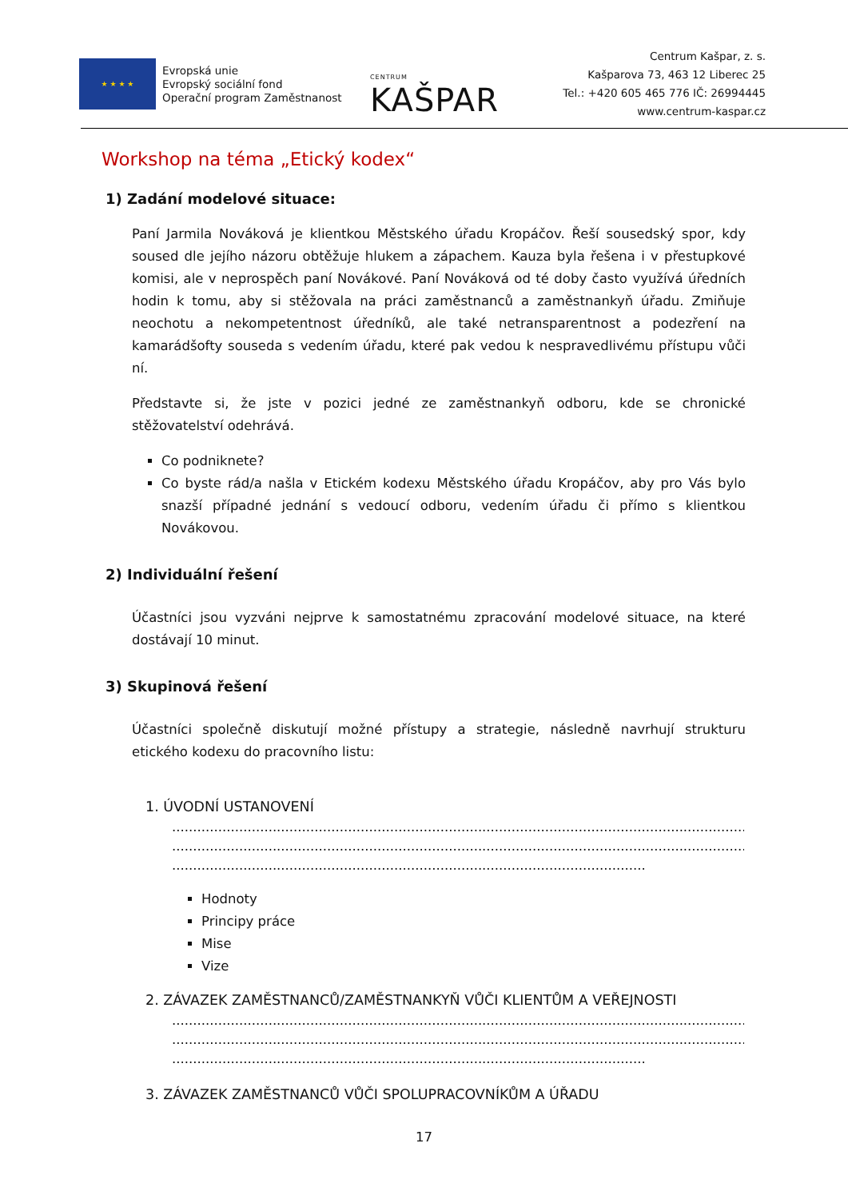★ ★ ★ ★
Evropská unie
Evropský sociální fond
Operační program Zaměstnanost
CENTRUM KAŠPAR
Centrum Kašpar, z. s.
Kašparova 73, 463 12 Liberec 25
Tel.: +420 605 465 776 IČ: 26994445
www.centrum-kaspar.cz
Workshop na téma „Etický kodex“
1) Zadání modelové situace:
Paní Jarmila Nováková je klientkou Městského úřadu Kropáčov. Řeší sousedský spor, kdy soused dle jejího názoru obtěžuje hlukem a zápachem. Kauza byla řešena i v přestupkové komisi, ale v neprospěch paní Novákové. Paní Nováková od té doby často využívá úředních hodin k tomu, aby si stěžovala na práci zaměstnanců a zaměstnankyň úřadu. Zmiňuje neochotu a nekompetentnost úředníků, ale také netransparentnost a podezření na kamarádšofty souseda s vedením úřadu, které pak vedou k nespravedlivému přístupu vůči ní.
Představte si, že jste v pozici jedné ze zaměstnankyň odboru, kde se chronické stěžovatelství odehrává.
Co podniknete?
Co byste rád/a našla v Etickém kodexu Městského úřadu Kropáčov, aby pro Vás bylo snazší případné jednání s vedoucí odboru, vedením úřadu či přímo s klientkou Novákovou.
2) Individuální řešení
Účastníci jsou vyzváni nejprve k samostatnému zpracování modelové situace, na které dostávají 10 minut.
3) Skupinová řešení
Účastníci společně diskutují možné přístupy a strategie, následně navrhují strukturu etického kodexu do pracovního listu:
1. ÚVODNÍ USTANOVENÍ
..........................................................................................................................................
..........................................................................................................................................
.................................................................................................................
Hodnoty
Principy práce
Mise
Vize
2. ZÁVAZEK ZAMĚSTNANCŮ/ZAMĚSTNANKYŇ VŮČI KLIENTŮM A VEŘEJNOSTI
..........................................................................................................................................
..........................................................................................................................................
.................................................................................................................
3. ZÁVAZEK ZAMĚSTNANCŮ VŮČI SPOLUPRACOVNÍKŮM A ÚŘADU
17